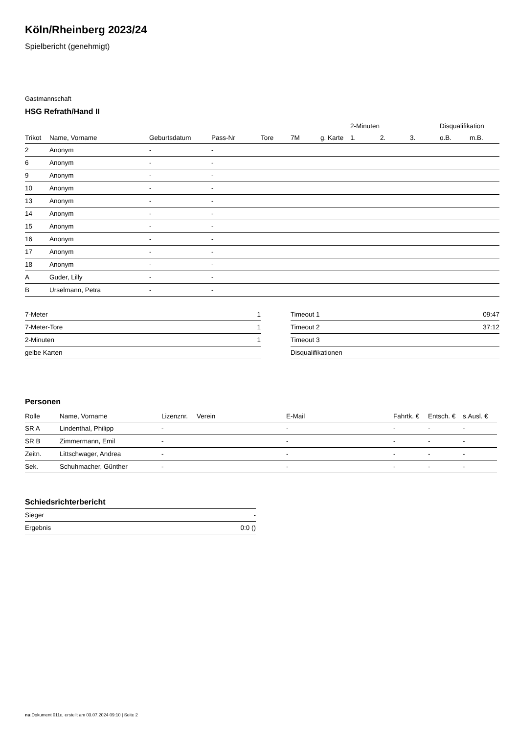Köln/Rheinberg 2023/24
Spielbericht (genehmigt)
Gastmannschaft
HSG Refrath/Hand II
| | | | | | | | 2-Minuten | | | Disqualifikation | |
| --- | --- | --- | --- | --- | --- | --- | --- | --- | --- | --- | --- |
| Trikot | Name, Vorname | Geburtsdatum | Pass-Nr | Tore | 7M | g. Karte | 1. | 2. | 3. | o.B. | m.B. |
| 2 | Anonym | - | - | | | | | | | | |
| 6 | Anonym | - | - | | | | | | | | |
| 9 | Anonym | - | - | | | | | | | | |
| 10 | Anonym | - | - | | | | | | | | |
| 13 | Anonym | - | - | | | | | | | | |
| 14 | Anonym | - | - | | | | | | | | |
| 15 | Anonym | - | - | | | | | | | | |
| 16 | Anonym | - | - | | | | | | | | |
| 17 | Anonym | - | - | | | | | | | | |
| 18 | Anonym | - | - | | | | | | | | |
| A | Guder, Lilly | - | - | | | | | | | | |
| B | Urselmann, Petra | - | - | | | | | | | | |
| 7-Meter | 1 |
| 7-Meter-Tore | 1 |
| 2-Minuten | 1 |
| gelbe Karten | |
| Timeout 1 | 09:47 |
| Timeout 2 | 37:12 |
| Timeout 3 | |
| Disqualifikationen | |
Personen
| Rolle | Name, Vorname | Lizenznr. | Verein | E-Mail | Fahrtk. € | Entsch. € | s.Ausl. € |
| --- | --- | --- | --- | --- | --- | --- | --- |
| SR A | Lindenthal, Philipp | - | | - | - | - | - |
| SR B | Zimmermann, Emil | - | | - | - | - | - |
| Zeitn. | Littschwager, Andrea | - | | - | - | - | - |
| Sek. | Schuhmacher, Günther | - | | - | - | - | - |
Schiedsrichterbericht
| Sieger | - |
| Ergebnis | 0:0 () |
nu.Dokument 011e, erstellt am 03.07.2024 09:10 | Seite 2